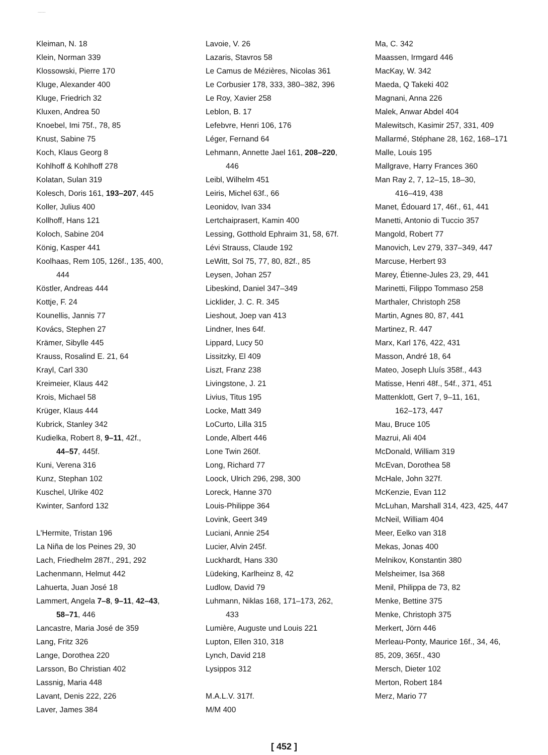.......
Kleiman, N. 18
Klein, Norman 339
Klossowski, Pierre 170
Kluge, Alexander 400
Kluge, Friedrich 32
Kluxen, Andrea 50
Knoebel, Imi 75f., 78, 85
Knust, Sabine 75
Koch, Klaus Georg 8
Kohlhoff & Kohlhoff 278
Kolatan, Sulan 319
Kolesch, Doris 161, 193–207, 445
Koller, Julius 400
Kollhoff, Hans 121
Koloch, Sabine 204
König, Kasper 441
Koolhaas, Rem 105, 126f., 135, 400,
444
Köstler, Andreas 444
Kottje, F. 24
Kounellis, Jannis 77
Kovács, Stephen 27
Krämer, Sibylle 445
Krauss, Rosalind E. 21, 64
Krayl, Carl 330
Kreimeier, Klaus 442
Krois, Michael 58
Krüger, Klaus 444
Kubrick, Stanley 342
Kudielka, Robert 8, 9–11, 42f.,
44–57, 445f.
Kuni, Verena 316
Kunz, Stephan 102
Kuschel, Ulrike 402
Kwinter, Sanford 132
L'Hermite, Tristan 196
La Niña de los Peines 29, 30
Lach, Friedhelm 287f., 291, 292
Lachenmann, Helmut 442
Lahuerta, Juan José 18
Lammert, Angela 7–8, 9–11, 42–43,
58–71, 446
Lancastre, Maria José de 359
Lang, Fritz 326
Lange, Dorothea 220
Larsson, Bo Christian 402
Lassnig, Maria 448
Lavant, Denis 222, 226
Laver, James 384
Lavoie, V. 26
Lazaris, Stavros 58
Le Camus de Mézières, Nicolas 361
Le Corbusier 178, 333, 380–382, 396
Le Roy, Xavier 258
Leblon, B. 17
Lefebvre, Henri 106, 176
Léger, Fernand 64
Lehmann, Annette Jael 161, 208–220,
446
Leibl, Wilhelm 451
Leiris, Michel 63f., 66
Leonidov, Ivan 334
Lertchaiprasert, Kamin 400
Lessing, Gotthold Ephraim 31, 58, 67f.
Lévi Strauss, Claude 192
LeWitt, Sol 75, 77, 80, 82f., 85
Leysen, Johan 257
Libeskind, Daniel 347–349
Licklider, J. C. R. 345
Lieshout, Joep van 413
Lindner, Ines 64f.
Lippard, Lucy 50
Lissitzky, El 409
Liszt, Franz 238
Livingstone, J. 21
Livius, Titus 195
Locke, Matt 349
LoCurto, Lilla 315
Londe, Albert 446
Lone Twin 260f.
Long, Richard 77
Loock, Ulrich 296, 298, 300
Loreck, Hanne 370
Louis-Philippe 364
Lovink, Geert 349
Luciani, Annie 254
Lucier, Alvin 245f.
Luckhardt, Hans 330
Lüdeking, Karlheinz 8, 42
Ludlow, David 79
Luhmann, Niklas 168, 171–173, 262,
433
Lumière, Auguste und Louis 221
Lupton, Ellen 310, 318
Lynch, David 218
Lysippos 312
M.A.L.V. 317f.
M/M 400
Ma, C. 342
Maassen, Irmgard 446
MacKay, W. 342
Maeda, Q Takeki 402
Magnani, Anna 226
Malek, Anwar Abdel 404
Malewitsch, Kasimir 257, 331, 409
Mallarmé, Stéphane 28, 162, 168–171
Malle, Louis 195
Mallgrave, Harry Frances 360
Man Ray 2, 7, 12–15, 18–30,
416–419, 438
Manet, Édouard 17, 46f., 61, 441
Manetti, Antonio di Tuccio 357
Mangold, Robert 77
Manovich, Lev 279, 337–349, 447
Marcuse, Herbert 93
Marey, Étienne-Jules 23, 29, 441
Marinetti, Filippo Tommaso 258
Marthaler, Christoph 258
Martin, Agnes 80, 87, 441
Martinez, R. 447
Marx, Karl 176, 422, 431
Masson, André 18, 64
Mateo, Joseph Lluís 358f., 443
Matisse, Henri 48f., 54f., 371, 451
Mattenklott, Gert 7, 9–11, 161,
162–173, 447
Mau, Bruce 105
Mazrui, Ali 404
McDonald, William 319
McEvan, Dorothea 58
McHale, John 327f.
McKenzie, Evan 112
McLuhan, Marshall 314, 423, 425, 447
McNeil, William 404
Meer, Eelko van 318
Mekas, Jonas 400
Melnikov, Konstantin 380
Melsheimer, Isa 368
Menil, Philippa de 73, 82
Menke, Bettine 375
Menke, Christoph 375
Merkert, Jörn 446
Merleau-Ponty, Maurice 16f., 34, 46,
85, 209, 365f., 430
Mersch, Dieter 102
Merton, Robert 184
Merz, Mario 77
[ 452 ]